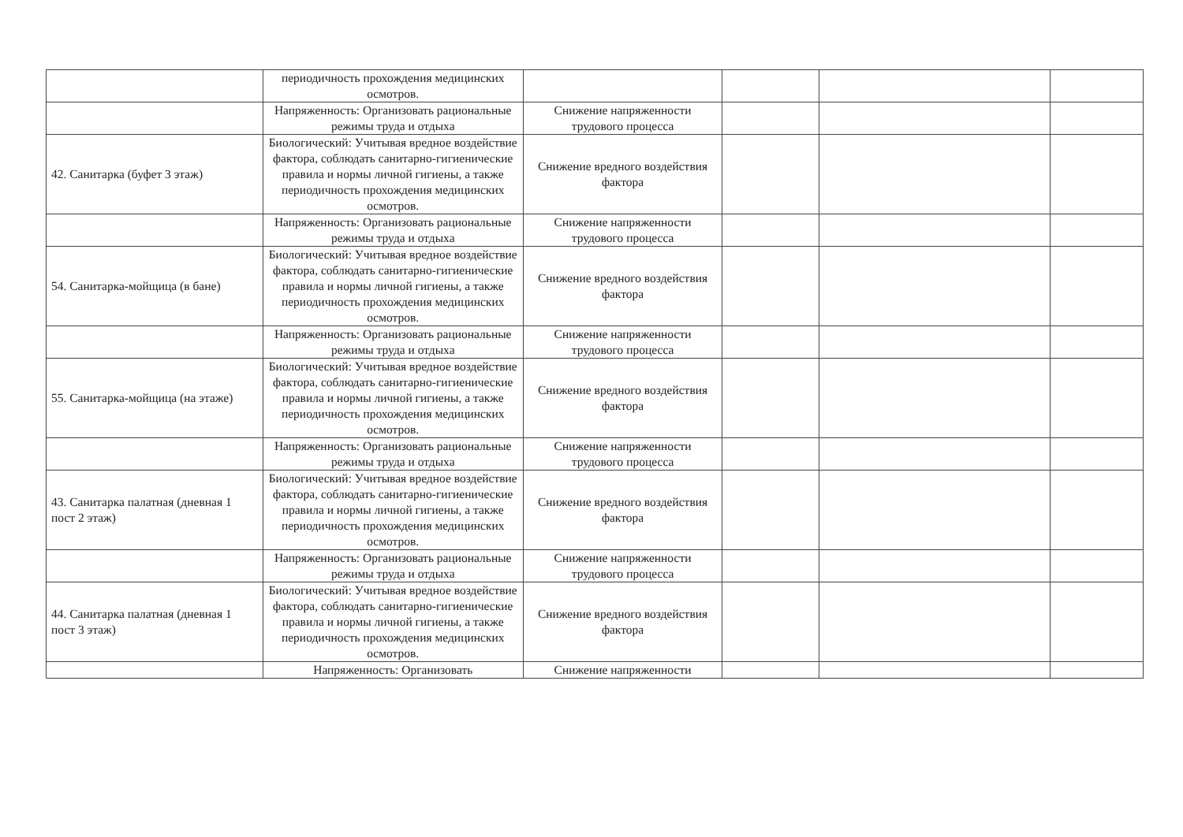| | периодичность прохождения медицинских осмотров. | | | | |
| | Напряженность: Организовать рациональные режимы труда и отдыха | Снижение напряженности трудового процесса | | | |
| 42. Санитарка (буфет 3 этаж) | Биологический: Учитывая вредное воздействие фактора, соблюдать санитарно-гигиенические правила и нормы личной гигиены, а также периодичность прохождения медицинских осмотров. | Снижение вредного воздействия фактора | | | |
| | Напряженность: Организовать рациональные режимы труда и отдыха | Снижение напряженности трудового процесса | | | |
| 54. Санитарка-мойщица (в бане) | Биологический: Учитывая вредное воздействие фактора, соблюдать санитарно-гигиенические правила и нормы личной гигиены, а также периодичность прохождения медицинских осмотров. | Снижение вредного воздействия фактора | | | |
| | Напряженность: Организовать рациональные режимы труда и отдыха | Снижение напряженности трудового процесса | | | |
| 55. Санитарка-мойщица (на этаже) | Биологический: Учитывая вредное воздействие фактора, соблюдать санитарно-гигиенические правила и нормы личной гигиены, а также периодичность прохождения медицинских осмотров. | Снижение вредного воздействия фактора | | | |
| | Напряженность: Организовать рациональные режимы труда и отдыха | Снижение напряженности трудового процесса | | | |
| 43. Санитарка палатная (дневная 1 пост 2 этаж) | Биологический: Учитывая вредное воздействие фактора, соблюдать санитарно-гигиенические правила и нормы личной гигиены, а также периодичность прохождения медицинских осмотров. | Снижение вредного воздействия фактора | | | |
| | Напряженность: Организовать рациональные режимы труда и отдыха | Снижение напряженности трудового процесса | | | |
| 44. Санитарка палатная (дневная 1 пост 3 этаж) | Биологический: Учитывая вредное воздействие фактора, соблюдать санитарно-гигиенические правила и нормы личной гигиены, а также периодичность прохождения медицинских осмотров. | Снижение вредного воздействия фактора | | | |
| | Напряженность: Организовать | Снижение напряженности | | | |